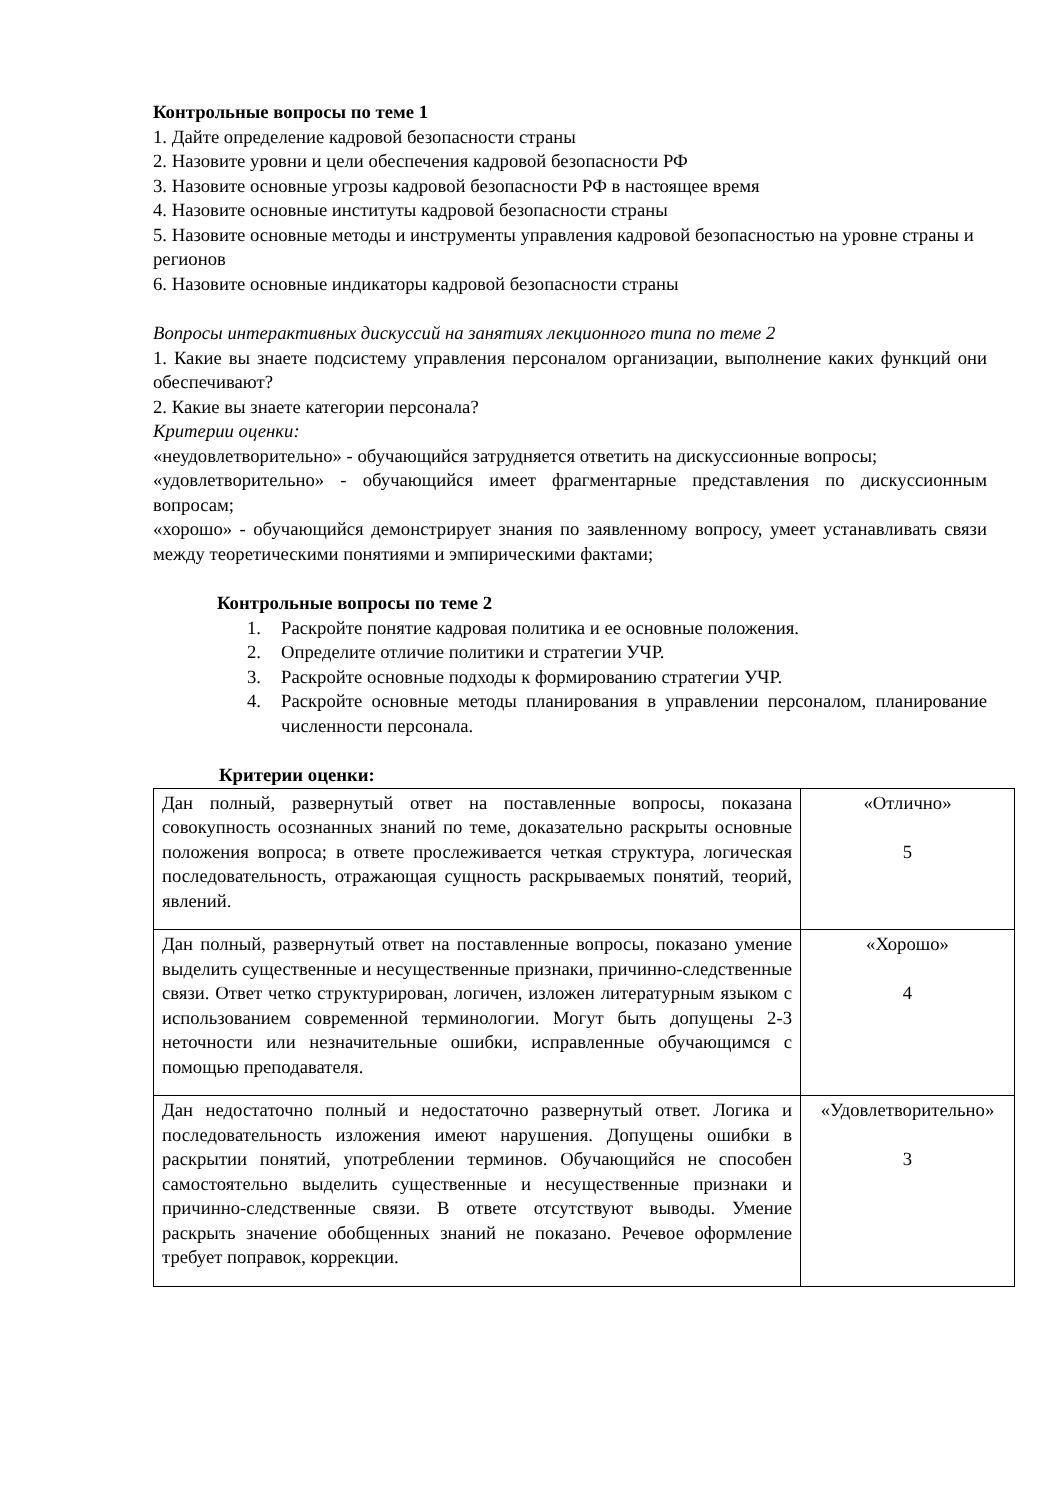Контрольные вопросы по теме 1
1. Дайте определение кадровой безопасности страны
2. Назовите уровни и цели обеспечения кадровой безопасности РФ
3. Назовите основные угрозы кадровой безопасности РФ в настоящее время
4. Назовите основные институты кадровой безопасности страны
5. Назовите основные методы и инструменты управления кадровой безопасностью на уровне страны и регионов
6. Назовите основные индикаторы кадровой безопасности страны
Вопросы интерактивных дискуссий на занятиях лекционного типа по теме 2
1. Какие вы знаете подсистему управления персоналом организации, выполнение каких функций они обеспечивают?
2. Какие вы знаете категории персонала?
Критерии оценки:
«неудовлетворительно» - обучающийся затрудняется ответить на дискуссионные вопросы;
«удовлетворительно» - обучающийся имеет фрагментарные представления по дискуссионным вопросам;
«хорошо» - обучающийся демонстрирует знания по заявленному вопросу, умеет устанавливать связи между теоретическими понятиями и эмпирическими фактами;
Контрольные вопросы по теме 2
1. Раскройте понятие кадровая политика и ее основные положения.
2. Определите отличие политики и стратегии УЧР.
3. Раскройте основные подходы к формированию стратегии УЧР.
4. Раскройте основные методы планирования в управлении персоналом, планирование численности персонала.
Критерии оценки:
| Дан полный, развернутый ответ на поставленные вопросы, показана совокупность осознанных знаний по теме, доказательно раскрыты основные положения вопроса; в ответе прослеживается четкая структура, логическая последовательность, отражающая сущность раскрываемых понятий, теорий, явлений. | «Отлично» 5 |
| Дан полный, развернутый ответ на поставленные вопросы, показано умение выделить существенные и несущественные признаки, причинно-следственные связи. Ответ четко структурирован, логичен, изложен литературным языком с использованием современной терминологии. Могут быть допущены 2-3 неточности или незначительные ошибки, исправленные обучающимся с помощью преподавателя. | «Хорошо» 4 |
| Дан недостаточно полный и недостаточно развернутый ответ. Логика и последовательность изложения имеют нарушения. Допущены ошибки в раскрытии понятий, употреблении терминов. Обучающийся не способен самостоятельно выделить существенные и несущественные признаки и причинно-следственные связи. В ответе отсутствуют выводы. Умение раскрыть значение обобщенных знаний не показано. Речевое оформление требует поправок, коррекции. | «Удовлетворительно» 3 |